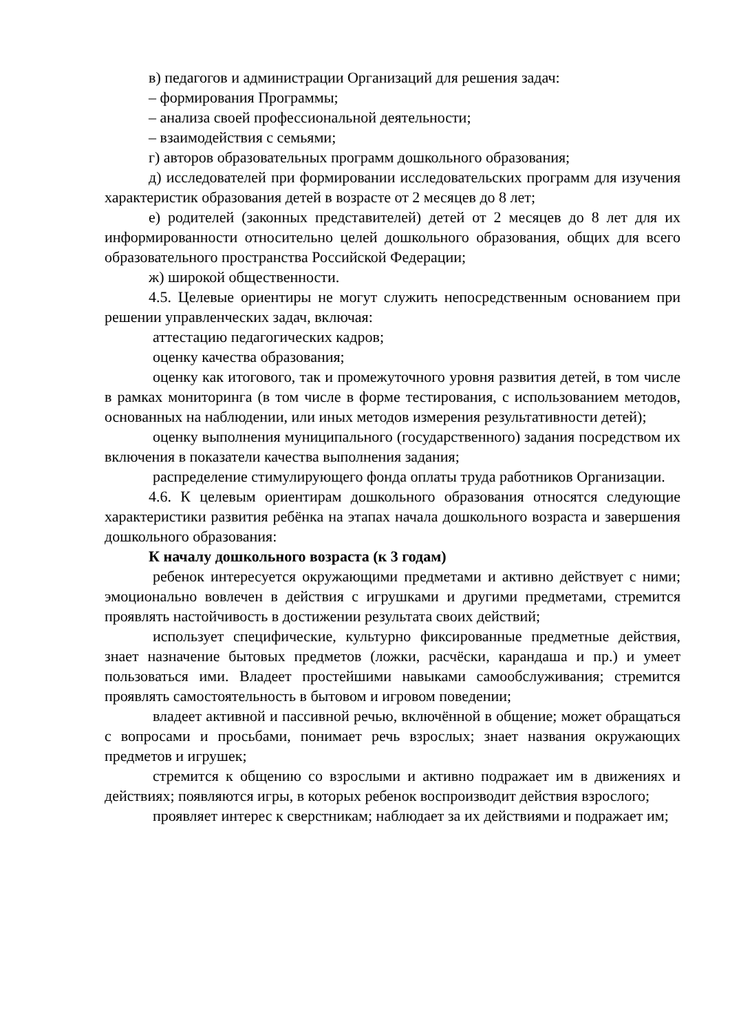в) педагогов и администрации Организаций для решения задач:
– формирования Программы;
– анализа своей профессиональной деятельности;
– взаимодействия с семьями;
г) авторов образовательных программ дошкольного образования;
д) исследователей при формировании исследовательских программ для изучения характеристик образования детей в возрасте от 2 месяцев до 8 лет;
е) родителей (законных представителей) детей от 2 месяцев до 8 лет для их информированности относительно целей дошкольного образования, общих для всего образовательного пространства Российской Федерации;
ж) широкой общественности.
4.5. Целевые ориентиры не могут служить непосредственным основанием при решении управленческих задач, включая:
аттестацию педагогических кадров;
оценку качества образования;
оценку как итогового, так и промежуточного уровня развития детей, в том числе в рамках мониторинга (в том числе в форме тестирования, с использованием методов, основанных на наблюдении, или иных методов измерения результативности детей);
оценку выполнения муниципального (государственного) задания посредством их включения в показатели качества выполнения задания;
распределение стимулирующего фонда оплаты труда работников Организации.
4.6. К целевым ориентирам дошкольного образования относятся следующие характеристики развития ребёнка на этапах начала дошкольного возраста и завершения дошкольного образования:
К началу дошкольного возраста (к 3 годам)
ребенок интересуется окружающими предметами и активно действует с ними; эмоционально вовлечен в действия с игрушками и другими предметами, стремится проявлять настойчивость в достижении результата своих действий;
использует специфические, культурно фиксированные предметные действия, знает назначение бытовых предметов (ложки, расчёски, карандаша и пр.) и умеет пользоваться ими. Владеет простейшими навыками самообслуживания; стремится проявлять самостоятельность в бытовом и игровом поведении;
владеет активной и пассивной речью, включённой в общение; может обращаться с вопросами и просьбами, понимает речь взрослых; знает названия окружающих предметов и игрушек;
стремится к общению со взрослыми и активно подражает им в движениях и действиях; появляются игры, в которых ребенок воспроизводит действия взрослого;
проявляет интерес к сверстникам; наблюдает за их действиями и подражает им;